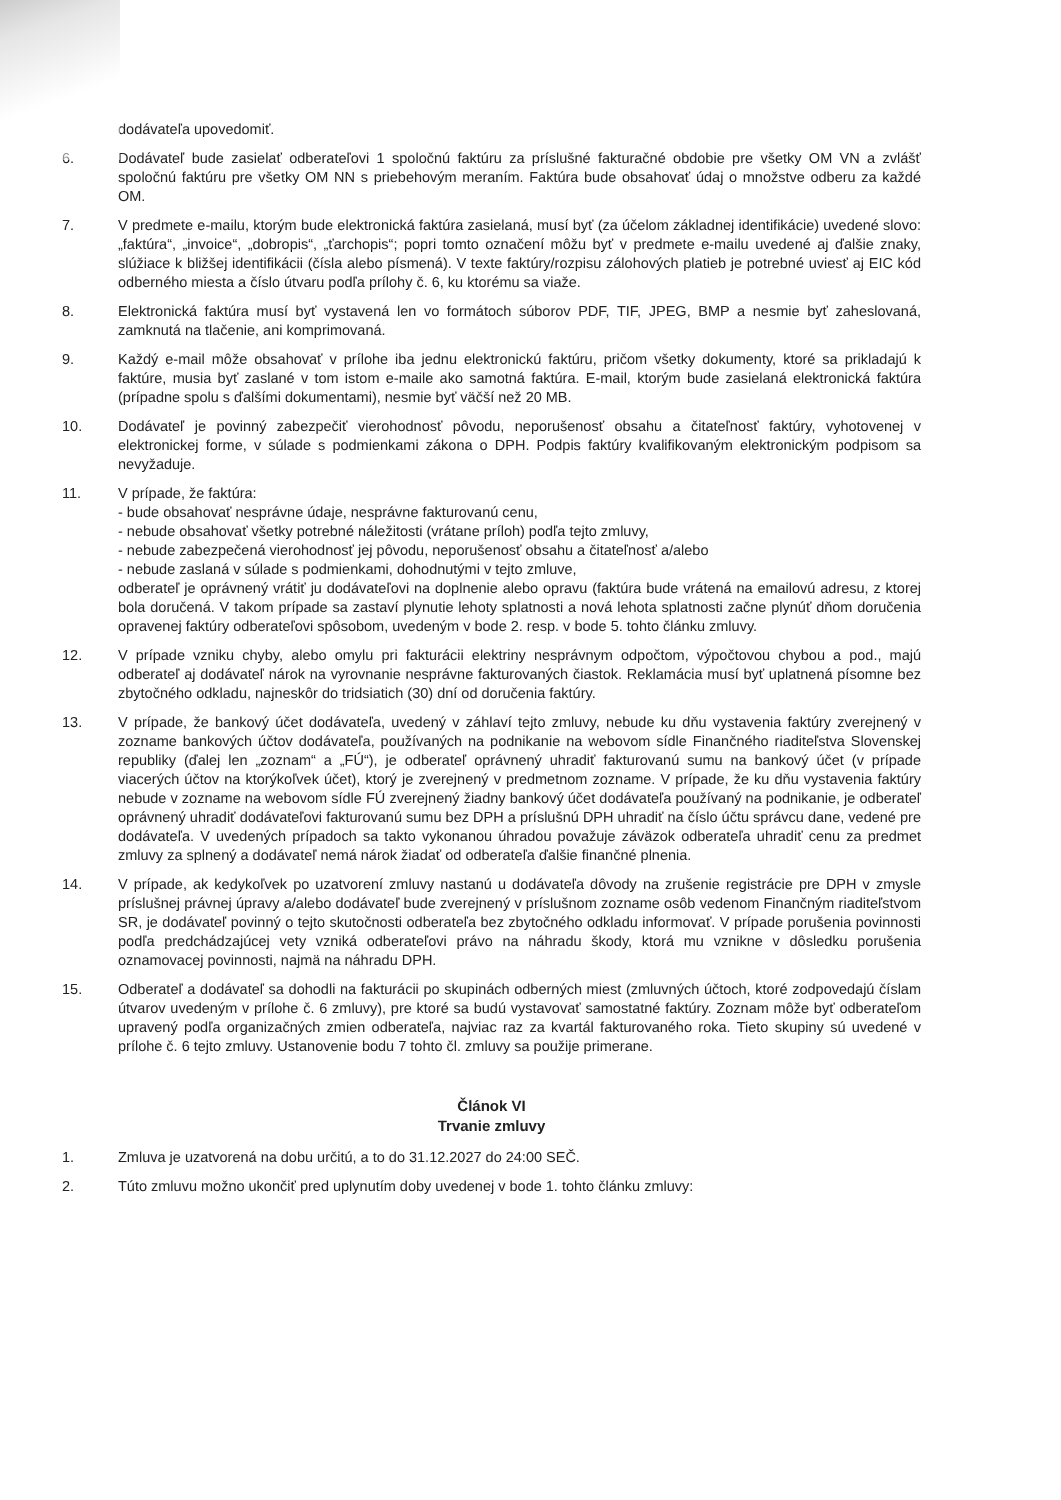dodávateľa upovedomiť.
6. Dodávateľ bude zasielať odberateľovi 1 spoločnú faktúru za príslušné fakturačné obdobie pre všetky OM VN a zvlášť spoločnú faktúru pre všetky OM NN s priebehovým meraním. Faktúra bude obsahovať údaj o množstve odberu za každé OM.
7. V predmete e-mailu, ktorým bude elektronická faktúra zasielaná, musí byť (za účelom základnej identifikácie) uvedené slovo: „faktúra“, „invoice“, „dobropis“, „ťarchopis“; popri tomto označení môžu byť v predmete e-mailu uvedené aj ďalšie znaky, slúžiace k bližšej identifikácii (čísla alebo písmená). V texte faktúry/rozpisu zálohových platieb je potrebné uviesť aj EIC kód odberného miesta a číslo útvaru podľa prílohy č. 6, ku ktorému sa viaže.
8. Elektronická faktúra musí byť vystavená len vo formátoch súborov PDF, TIF, JPEG, BMP a nesmie byť zaheslovaná, zamknutá na tlačenie, ani komprimovaná.
9. Každý e-mail môže obsahovať v prílohe iba jednu elektronickú faktúru, pričom všetky dokumenty, ktoré sa prikladajú k faktúre, musia byť zaslané v tom istom e-maile ako samotná faktúra. E-mail, ktorým bude zasielaná elektronická faktúra (prípadne spolu s ďalšími dokumentami), nesmie byť väčší než 20 MB.
10. Dodávateľ je povinný zabezpečiť vierohodnosť pôvodu, neporušenosť obsahu a čitateľnosť faktúry, vyhotovenej v elektronickej forme, v súlade s podmienkami zákona o DPH. Podpis faktúry kvalifikovaným elektronickým podpisom sa nevyžaduje.
11. V prípade, že faktúra:
- bude obsahovať nesprávne údaje, nesprávne fakturovanú cenu,
- nebude obsahovať všetky potrebné náležitosti (vrátane príloh) podľa tejto zmluvy,
- nebude zabezpečená vierohodnosť jej pôvodu, neporušenosť obsahu a čitateľnosť a/alebo
- nebude zaslaná v súlade s podmienkami, dohodnutými v tejto zmluve,
odberateľ je oprávnený vrátiť ju dodávateľovi na doplnenie alebo opravu (faktúra bude vrátená na emailovú adresu, z ktorej bola doručená. V takom prípade sa zastaví plynutie lehoty splatnosti a nová lehota splatnosti začne plynúť dňom doručenia opravenej faktúry odberateľovi spôsobom, uvedeným v bode 2. resp. v bode 5. tohto článku zmluvy.
12. V prípade vzniku chyby, alebo omylu pri fakturácii elektriny nesprávnym odpočtom, výpočtovou chybou a pod., majú odberateľ aj dodávateľ nárok na vyrovnanie nesprávne fakturovaných čiastok. Reklamácia musí byť uplatnená písomne bez zbytočného odkladu, najneskôr do tridsiatich (30) dní od doručenia faktúry.
13. V prípade, že bankový účet dodávateľa, uvedený v záhlaví tejto zmluvy, nebude ku dňu vystavenia faktúry zverejnený v zozname bankových účtov dodávateľa, používaných na podnikanie na webovom sídle Finančného riaditeľstva Slovenskej republiky (ďalej len „zoznam“ a „FÚ“), je odberateľ oprávnený uhradiť fakturovanú sumu na bankový účet (v prípade viacerých účtov na ktorýkoľvek účet), ktorý je zverejnený v predmetnom zozname. V prípade, že ku dňu vystavenia faktúry nebude v zozname na webovom sídle FÚ zverejnený žiadny bankový účet dodávateľa používaný na podnikanie, je odberateľ oprávnený uhradiť dodávateľovi fakturovanú sumu bez DPH a príslušnú DPH uhradiť na číslo účtu správcu dane, vedené pre dodávateľa. V uvedených prípadoch sa takto vykonanou úhradou považuje záväzok odberateľa uhradiť cenu za predmet zmluvy za splnený a dodávateľ nemá nárok žiadať od odberateľa ďalšie finančné plnenia.
14. V prípade, ak kedykoľvek po uzatvorení zmluvy nastanú u dodávateľa dôvody na zrušenie registrácie pre DPH v zmysle príslušnej právnej úpravy a/alebo dodávateľ bude zverejnený v príslušnom zozname osôb vedenom Finančným riaditeľstvom SR, je dodávateľ povinný o tejto skutočnosti odberateľa bez zbytočného odkladu informovať. V prípade porušenia povinnosti podľa predchádzajúcej vety vzniká odberateľovi právo na náhradu škody, ktorá mu vznikne v dôsledku porušenia oznamovacej povinnosti, najmä na náhradu DPH.
15. Odberateľ a dodávateľ sa dohodli na fakturácii po skupinách odberných miest (zmluvných účtoch, ktoré zodpovedajú číslam útvarov uvedeným v prílohe č. 6 zmluvy), pre ktoré sa budú vystavovať samostatné faktúry. Zoznam môže byť odberateľom upravený podľa organizačných zmien odberateľa, najviac raz za kvartál fakturovaného roka. Tieto skupiny sú uvedené v prílohe č. 6 tejto zmluvy. Ustanovenie bodu 7 tohto čl. zmluvy sa použije primerane.
Článok VI
Trvanie zmluvy
1. Zmluva je uzatvorená na dobu určitú, a to do 31.12.2027 do 24:00 SEČ.
2. Túto zmluvu možno ukončiť pred uplynutím doby uvedenej v bode 1. tohto článku zmluvy: